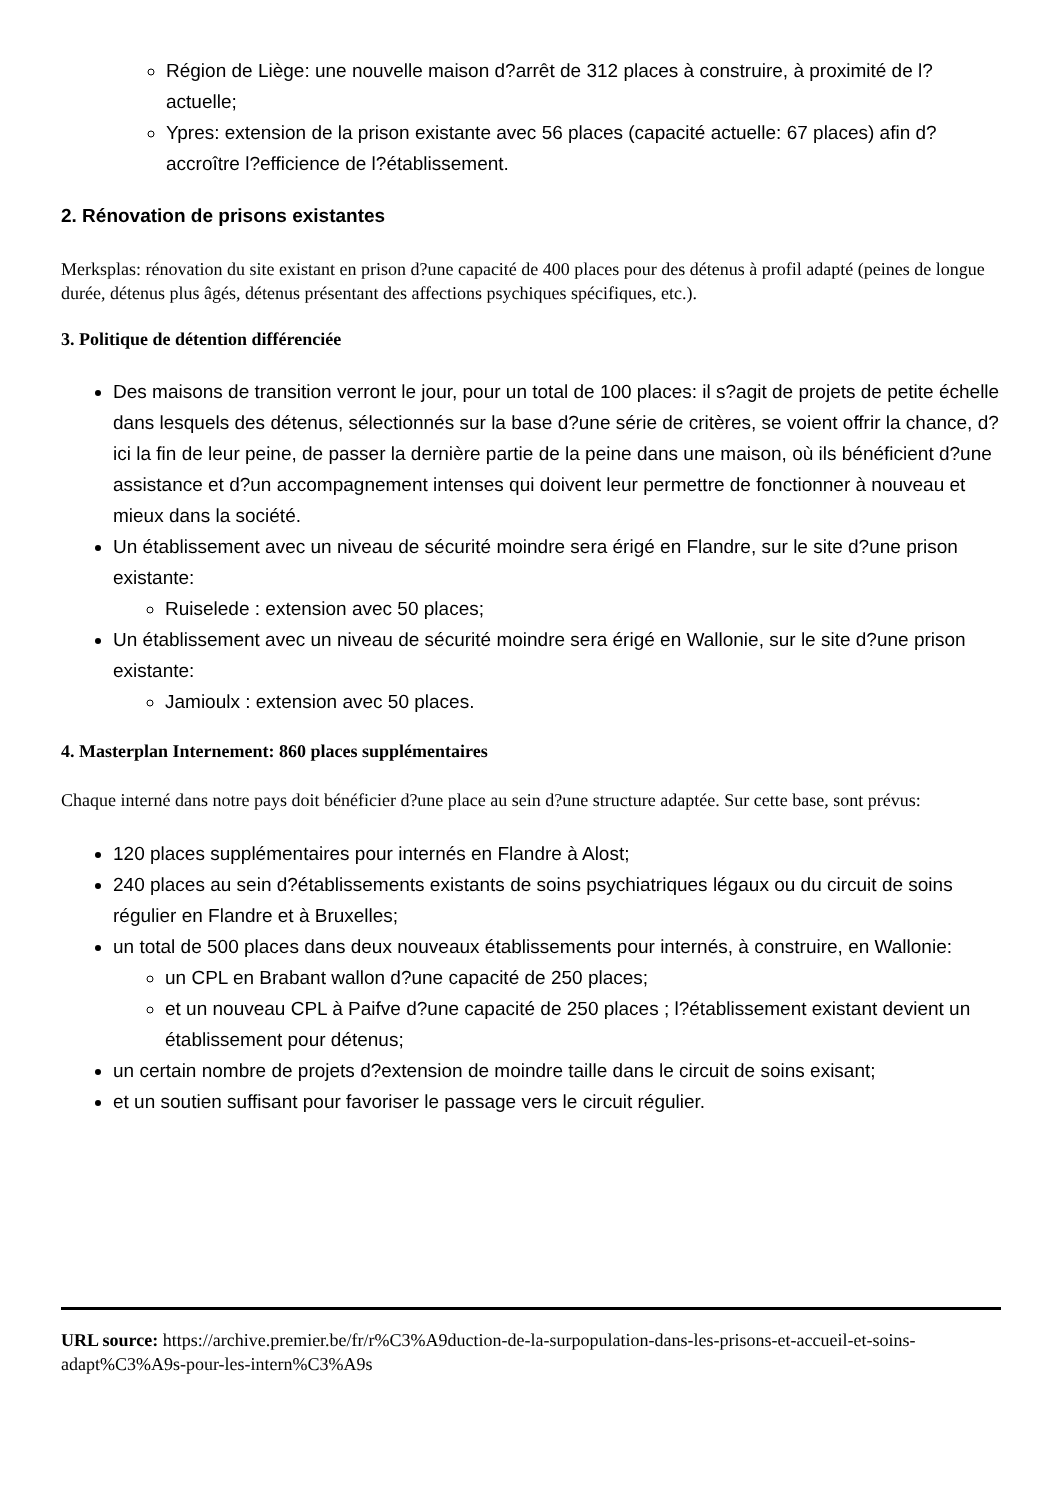Région de Liège: une nouvelle maison d?arrêt de 312 places à construire, à proximité de l?actuelle;
Ypres: extension de la prison existante avec 56 places (capacité actuelle: 67 places) afin d?accroître l?efficience de l?établissement.
2. Rénovation de prisons existantes
Merksplas: rénovation du site existant en prison d?une capacité de 400 places pour des détenus à profil adapté (peines de longue durée, détenus plus âgés, détenus présentant des affections psychiques spécifiques, etc.).
3. Politique de détention différenciée
Des maisons de transition verront le jour, pour un total de 100 places: il s?agit de projets de petite échelle dans lesquels des détenus, sélectionnés sur la base d?une série de critères, se voient offrir la chance, d?ici la fin de leur peine, de passer la dernière partie de la peine dans une maison, où ils bénéficient d?une assistance et d?un accompagnement intenses qui doivent leur permettre de fonctionner à nouveau et mieux dans la société.
Un établissement avec un niveau de sécurité moindre sera érigé en Flandre, sur le site d?une prison existante:
Ruiselede : extension avec 50 places;
Un établissement avec un niveau de sécurité moindre sera érigé en Wallonie, sur le site d?une prison existante:
Jamioulx : extension avec 50 places.
4. Masterplan Internement: 860 places supplémentaires
Chaque interné dans notre pays doit bénéficier d?une place au sein d?une structure adaptée. Sur cette base, sont prévus:
120 places supplémentaires pour internés en Flandre à Alost;
240 places au sein d?établissements existants de soins psychiatriques légaux ou du circuit de soins régulier en Flandre et à Bruxelles;
un total de 500 places dans deux nouveaux établissements pour internés, à construire, en Wallonie:
un CPL en Brabant wallon d?une capacité de 250 places;
et un nouveau CPL à Paifve d?une capacité de 250 places ; l?établissement existant devient un établissement pour détenus;
un certain nombre de projets d?extension de moindre taille dans le circuit de soins exisant;
et un soutien suffisant pour favoriser le passage vers le circuit régulier.
URL source: https://archive.premier.be/fr/r%C3%A9duction-de-la-surpopulation-dans-les-prisons-et-accueil-et-soins-adapt%C3%A9s-pour-les-intern%C3%A9s